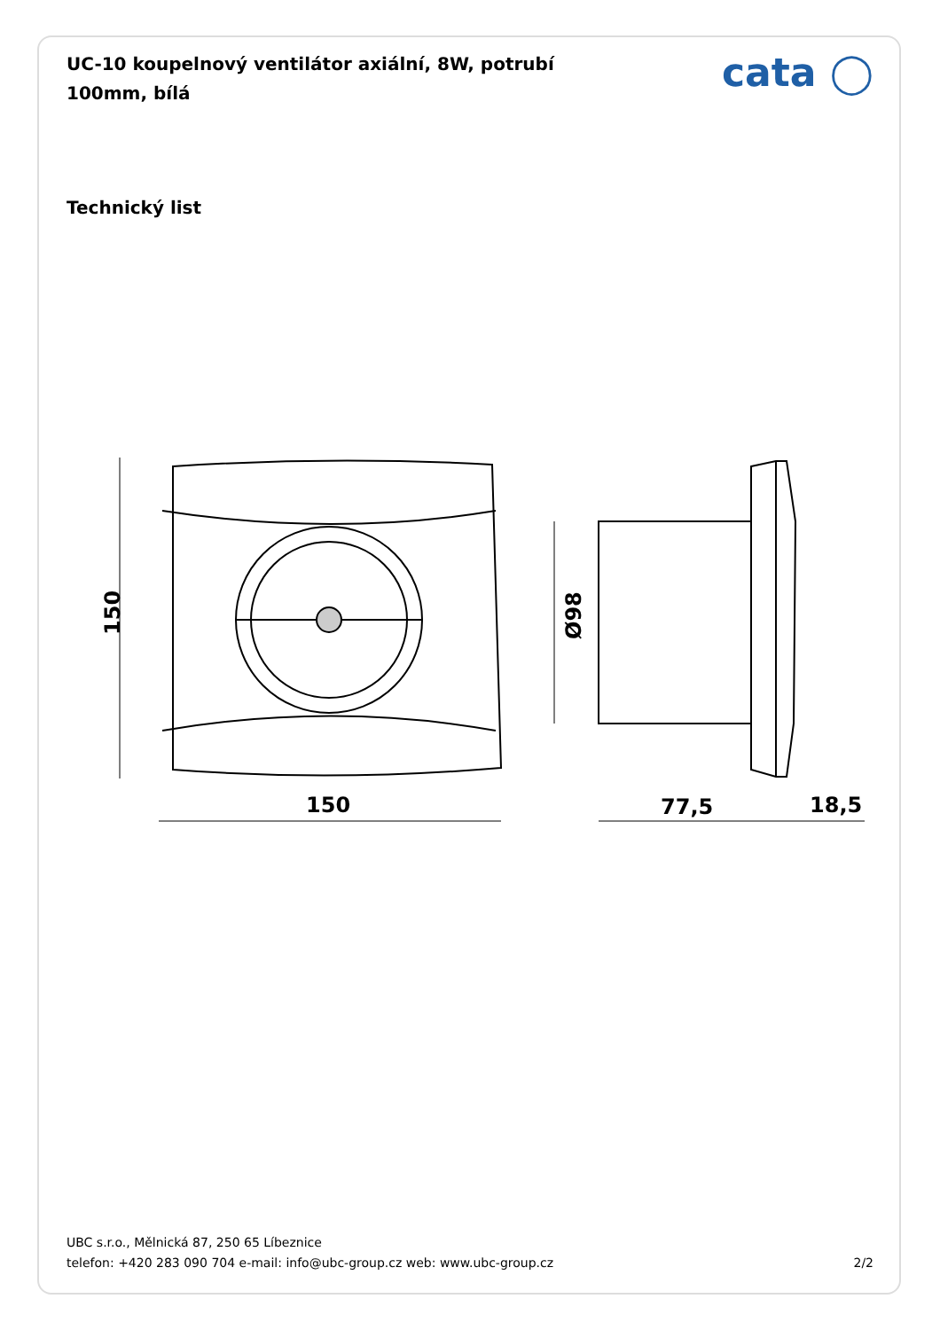UC-10 koupelnový ventilátor axiální, 8W, potrubí 100mm, bílá
cata ◯
Technický list
150
150
Ø98
77,5
18,5
UBC s.r.o., Mělnická 87, 250 65 Líbeznice
telefon: +420 283 090 704 e-mail: info@ubc-group.cz web: www.ubc-group.cz 2/2